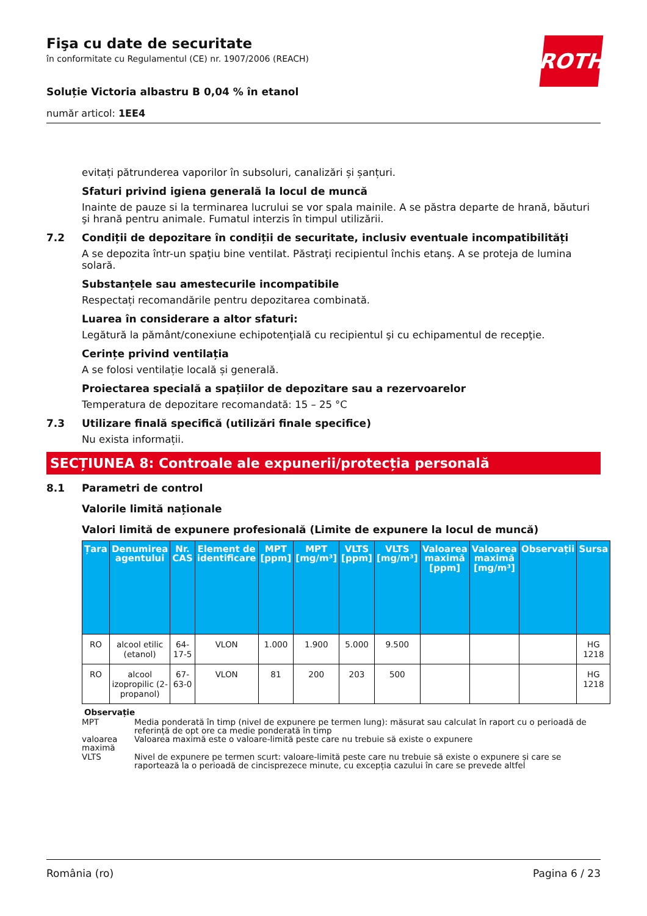ROTH
Fişa cu date de securitate
în conformitate cu Regulamentul (CE) nr. 1907/2006 (REACH)
Soluție Victoria albastru B 0,04 % în etanol
număr articol: 1EE4
evitați pătrunderea vaporilor în subsoluri, canalizări și șanțuri.
Sfaturi privind igiena generală la locul de muncă
Inainte de pauze si la terminarea lucrului se vor spala mainile. A se păstra departe de hrană, băuturi şi hrană pentru animale. Fumatul interzis în timpul utilizării.
7.2 Condiții de depozitare în condiții de securitate, inclusiv eventuale incompatibilități
A se depozita într-un spaţiu bine ventilat. Păstraţi recipientul închis etanş. A se proteja de lumina solară.
Substanțele sau amestecurile incompatibile
Respectați recomandările pentru depozitarea combinată.
Luarea în considerare a altor sfaturi:
Legătură la pământ/conexiune echipotenţială cu recipientul şi cu echipamentul de recepţie.
Cerințe privind ventilația
A se folosi ventilație locală și generală.
Proiectarea specială a spațiilor de depozitare sau a rezervoarelor
Temperatura de depozitare recomandată: 15 – 25 °C
7.3 Utilizare finală specifică (utilizări finale specifice)
Nu exista informații.
SECȚIUNEA 8: Controale ale expunerii/protecția personală
8.1 Parametri de control
Valorile limită naționale
Valori limită de expunere profesională (Limite de expunere la locul de muncă)
| Țara | Denumirea agentului | Nr. CAS | Element de identificare | MPT [ppm] | MPT [mg/m³] | VLTS [ppm] | VLTS [mg/m³] | Valoarea maximă [ppm] | Valoarea maximă [mg/m³] | Observații | Sursa |
| --- | --- | --- | --- | --- | --- | --- | --- | --- | --- | --- | --- |
| RO | alcool etilic (etanol) | 64-17-5 | VLON | 1.000 | 1.900 | 5.000 | 9.500 | | | | HG 1218 |
| RO | alcool izopropilic (2-propanol) | 67-63-0 | VLON | 81 | 200 | 203 | 500 | | | | HG 1218 |
Observație
MPT Media ponderată în timp (nivel de expunere pe termen lung): măsurat sau calculat în raport cu o perioadă de referință de opt ore ca medie ponderată în timp
valoarea maximă Valoarea maximă este o valoare-limită peste care nu trebuie să existe o expunere
VLTS Nivel de expunere pe termen scurt: valoare-limită peste care nu trebuie să existe o expunere și care se raportează la o perioadă de cincisprezece minute, cu excepția cazului în care se prevede altfel
România (ro) Pagina 6 / 23